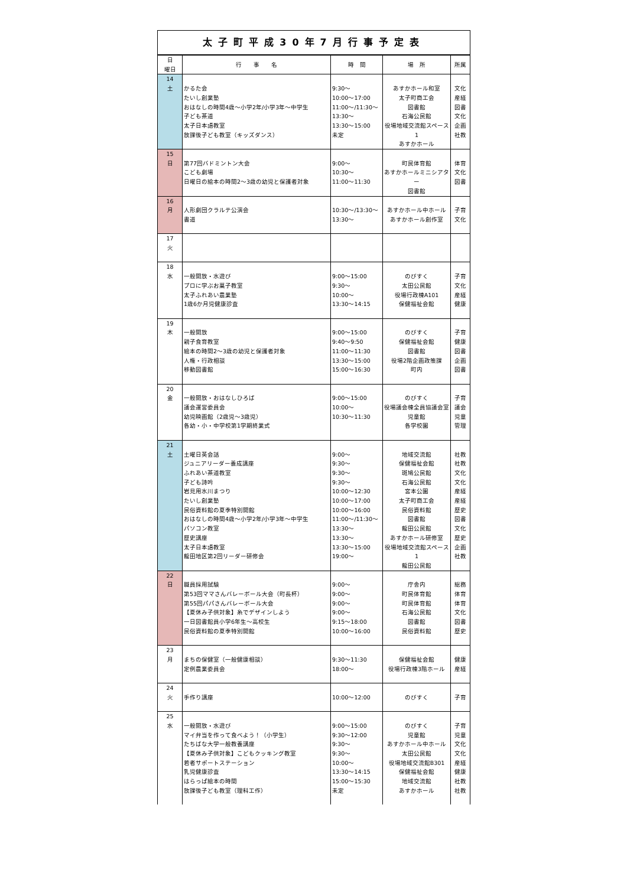太子町平成30年7月行事予定表
| 日 曜日 | 行 事 名 | 時 間 | 場 所 | 所属 |
| --- | --- | --- | --- | --- |
| 14 土 | かるた会 たいし創業塾 おはなしの時間4歳～小学2年/小学3年～中学生 子ども茶道 太子日本語教室 放課後子ども教室（キッズダンス） | 9:30～ 10:00～17:00 11:00～/11:30～ 13:30～ 13:30～15:00 未定 | あすかホール和室 太子町商工会 図書館 石海公民館 役場地域交流館スペース1 あすかホール | 文化 産経 図書 文化 企画 社教 |
| 15 日 | 第77回バドミントン大会 こども劇場 日曜日の絵本の時間2～3歳の幼児と保護者対象 | 9:00～ 10:30～ 11:00～11:30 | 町民体育館 あすかホールミニシアター 図書館 | 体育 文化 図書 |
| 16 月 | 人形劇団クラルテ公演会 書道 | 10:30～/13:30～ 13:30～ | あすかホール中ホール あすかホール創作室 | 子育 文化 |
| 17 火 | | | | |
| 18 水 | 一般開放・水遊び プロに学ぶお菓子教室 太子ふれあい農業塾 1歳6か月児健康診査 | 9:00～15:00 9:30～ 10:00～ 13:30～14:15 | のびすく 太田公民館 役場行政棟A101 保健福祉会館 | 子育 文化 産経 健康 |
| 19 木 | 一般開放 親子食育教室 絵本の時間2～3歳の幼児と保護者対象 人権・行政相談 移動図書館 | 9:00～15:00 9:40～9:50 11:00～11:30 13:30～15:00 15:00～16:30 | のびすく 保健福祉会館 図書館 役場2階企画政策課 町内 | 子育 健康 図書 企画 図書 |
| 20 金 | 一般開放・おはなしひろば 議会運営委員会 幼児映画館（2歳児～3歳児） 各幼・小・中学校第1学期終業式 | 9:00～15:00 10:00～ 10:30～11:30 | のびすく 役場議会棟全員協議会室 児童館 各学校園 | 子育 議会 児童 管理 |
| 21 土 | 土曜日英会話 ジュニアリーダー養成講座 ふれあい茶道教室 子ども詩吟 岩見用水川まつり たいし創業塾 民俗資料館の夏季特別開館 おはなしの時間4歳～小学2年/小学3年～中学生 パソコン教室 歴史講座 太子日本語教室 龍田地区第2回リーダー研修会 | 9:00～ 9:30～ 9:30～ 9:30～ 10:00～12:30 10:00～17:00 10:00～16:00 11:00～/11:30～ 13:30～ 13:30～ 13:30～15:00 19:00～ | 地域交流館 保健福祉会館 斑鳩公民館 石海公民館 宮本公園 太子町商工会 民俗資料館 図書館 龍田公民館 あすかホール研修室 役場地域交流館スペース1 龍田公民館 | 社教 社教 文化 文化 産経 産経 歴史 図書 文化 歴史 企画 社教 |
| 22 日 | 職員採用試験 第53回ママさんバレーボール大会（町長杯） 第55回パパさんバレーボール大会 【夏休み子供対象】糸でデザインしよう 一日図書館員小学6年生～高校生 民俗資料館の夏季特別開館 | 9:00～ 9:00～ 9:00～ 9:00～ 9:15～18:00 10:00～16:00 | 庁舎内 町民体育館 町民体育館 石海公民館 図書館 民俗資料館 | 総務 体育 体育 文化 図書 歴史 |
| 23 月 | まちの保健室（一般健康相談） 定例農業委員会 | 9:30～11:30 18:00～ | 保健福祉会館 役場行政棟3階ホール | 健康 産経 |
| 24 火 | 手作り講座 | 10:00～12:00 | のびすく | 子育 |
| 25 水 | 一般開放・水遊び マイ弁当を作って食べよう！（小学生） たちばな大学一般教養講座 【夏休み子供対象】こどもクッキング教室 若者サポートステーション 乳児健康診査 はらっぱ絵本の時間 放課後子ども教室（理科工作） | 9:00～15:00 9:30～12:00 9:30～ 9:30～ 10:00～ 13:30～14:15 15:00～15:30 未定 | のびすく 児童館 あすかホール中ホール 太田公民館 役場地域交流館B301 保健福祉会館 地域交流館 あすかホール | 子育 児童 文化 文化 産経 健康 社教 社教 |